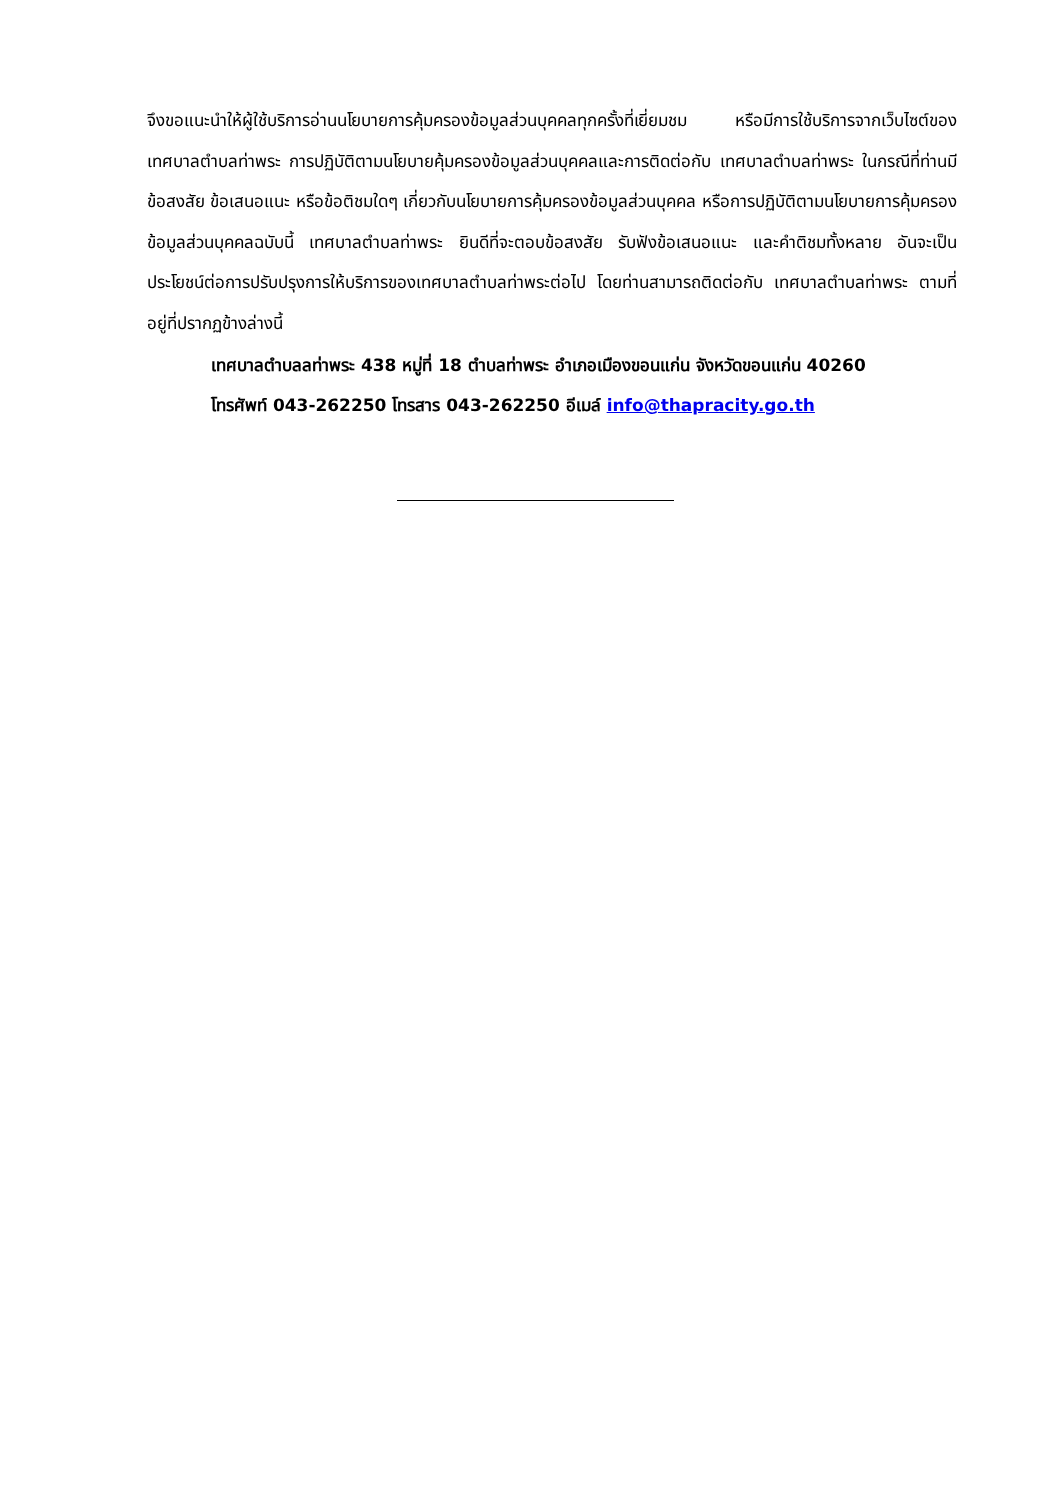จึงขอแนะนำให้ผู้ใช้บริการอ่านนโยบายการคุ้มครองข้อมูลส่วนบุคคลทุกครั้งที่เยี่ยมชม หรือมีการใช้บริการจากเว็บไซต์ของเทศบาลตำบลท่าพระ การปฏิบัติตามนโยบายคุ้มครองข้อมูลส่วนบุคคลและการติดต่อกับ เทศบาลตำบลท่าพระ ในกรณีที่ท่านมีข้อสงสัย ข้อเสนอแนะ หรือข้อติชมใดๆ เกี่ยวกับนโยบายการคุ้มครองข้อมูลส่วนบุคคล หรือการปฏิบัติตามนโยบายการคุ้มครองข้อมูลส่วนบุคคลฉบับนี้ เทศบาลตำบลท่าพระ ยินดีที่จะตอบข้อสงสัย รับฟังข้อเสนอแนะ และคำติชมทั้งหลาย อันจะเป็นประโยชน์ต่อการปรับปรุงการให้บริการของเทศบาลตำบลท่าพระต่อไป โดยท่านสามารถติดต่อกับ เทศบาลตำบลท่าพระ ตามที่อยู่ที่ปรากฏข้างล่างนี้
เทศบาลตำบลลท่าพระ 438 หมู่ที่ 18 ตำบลท่าพระ อำเภอเมืองขอนแก่น จังหวัดขอนแก่น 40260
โทรศัพท์ 043-262250 โทรสาร 043-262250 อีเมล์ info@thapracity.go.th